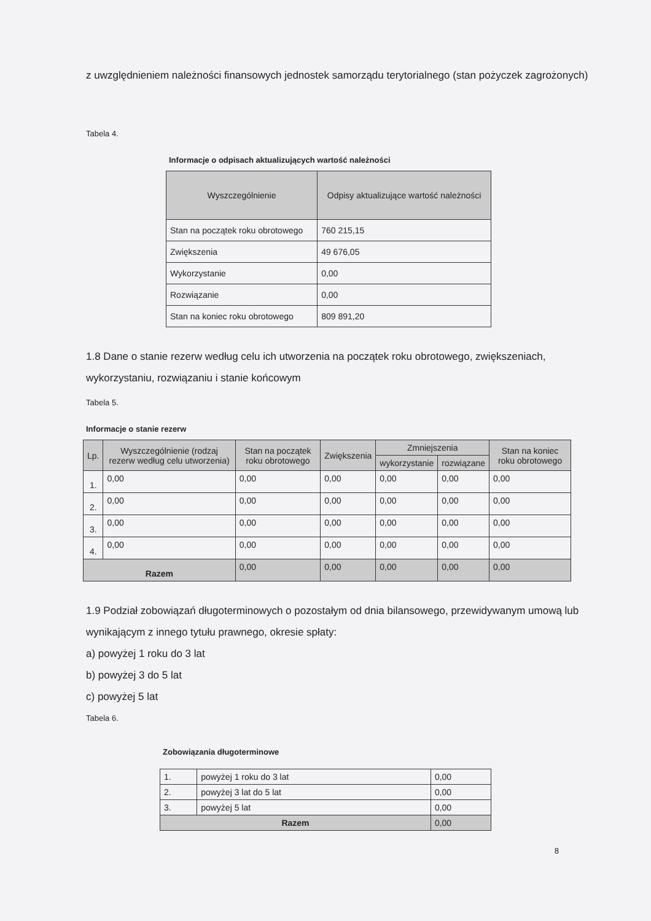z uwzględnieniem należności finansowych jednostek samorządu terytorialnego (stan pożyczek zagrożonych)
Tabela 4.
Informacje o odpisach aktualizujących wartość należności
| Wyszczególnienie | Odpisy aktualizujące wartość należności |
| --- | --- |
| Stan na początek roku obrotowego | 760 215,15 |
| Zwiększenia | 49 676,05 |
| Wykorzystanie | 0,00 |
| Rozwiązanie | 0,00 |
| Stan na koniec roku obrotowego | 809 891,20 |
1.8 Dane o stanie rezerw według celu ich utworzenia na początek roku obrotowego, zwiększeniach, wykorzystaniu, rozwiązaniu i stanie końcowym
Tabela 5.
Informacje o stanie rezerw
| Lp. | Wyszczególnienie (rodzaj rezerw według celu utworzenia) | Stan na początek roku obrotowego | Zwiększenia | Zmniejszenia | | Stan na koniec roku obrotowego |
| --- | --- | --- | --- | --- | --- | --- |
| | | | | wykorzystanie | rozwiązane | |
| 1. | 0,00 | 0,00 | 0,00 | 0,00 | 0,00 | 0,00 |
| 2. | 0,00 | 0,00 | 0,00 | 0,00 | 0,00 | 0,00 |
| 3. | 0,00 | 0,00 | 0,00 | 0,00 | 0,00 | 0,00 |
| 4. | 0,00 | 0,00 | 0,00 | 0,00 | 0,00 | 0,00 |
| Razem | | 0,00 | 0,00 | 0,00 | 0,00 | 0,00 |
1.9 Podział zobowiązań długoterminowych o pozostałym od dnia bilansowego, przewidywanym umową lub wynikającym z innego tytułu prawnego, okresie spłaty:
a) powyżej 1 roku do 3 lat
b) powyżej 3 do 5 lat
c) powyżej 5 lat
Tabela 6.
Zobowiązania długoterminowe
| 1. | powyżej 1 roku do 3 lat | 0,00 |
| 2. | powyżej 3 lat do 5 lat | 0,00 |
| 3. | powyżej 5 lat | 0,00 |
| Razem | | 0,00 |
8